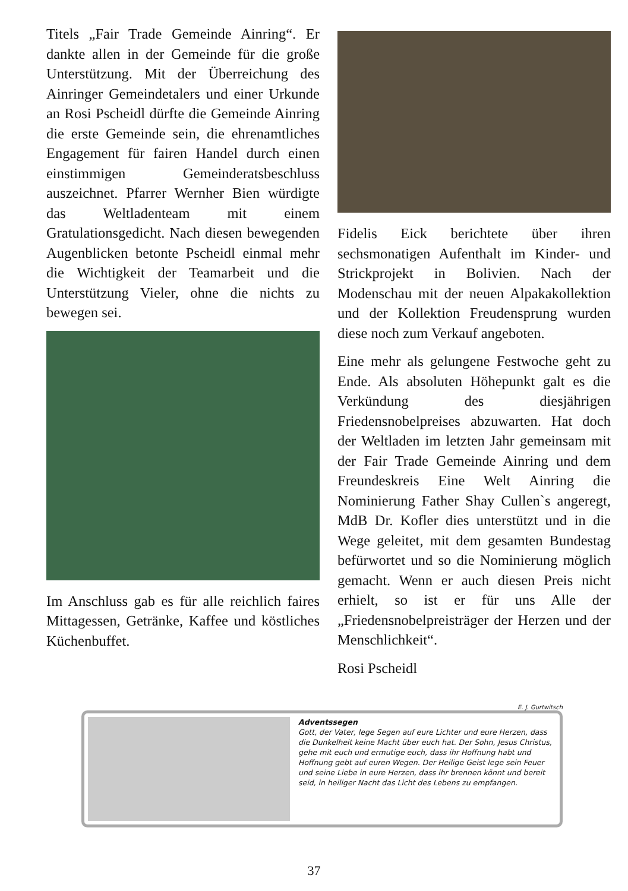Titels „Fair Trade Gemeinde Ainring“. Er dankte allen in der Gemeinde für die große Unterstützung. Mit der Überreichung des Ainringer Gemeindetalers und einer Urkunde an Rosi Pscheidl dürfte die Gemeinde Ainring die erste Gemeinde sein, die ehrenamtliches Engagement für fairen Handel durch einen einstimmigen Gemeinderatsbeschluss auszeichnet. Pfarrer Wernher Bien würdigte das Weltladenteam mit einem Gratulationsgedicht. Nach diesen bewegenden Augenblicken betonte Pscheidl einmal mehr die Wichtigkeit der Teamarbeit und die Unterstützung Vieler, ohne die nichts zu bewegen sei.
Im Anschluss gab es für alle reichlich faires Mittagessen, Getränke, Kaffee und köstliches Küchenbuffet.
Fidelis Eick berichtete über ihren sechsmonatigen Aufenthalt im Kinder- und Strickprojekt in Bolivien. Nach der Modenschau mit der neuen Alpakakollektion und der Kollektion Freudensprung wurden diese noch zum Verkauf angeboten.
Eine mehr als gelungene Festwoche geht zu Ende. Als absoluten Höhepunkt galt es die Verkündung des diesjährigen Friedensnobelpreises abzuwarten. Hat doch der Weltladen im letzten Jahr gemeinsam mit der Fair Trade Gemeinde Ainring und dem Freundeskreis Eine Welt Ainring die Nominierung Father Shay Cullen`s angeregt, MdB Dr. Kofler dies unterstützt und in die Wege geleitet, mit dem gesamten Bundestag befürwortet und so die Nominierung möglich gemacht. Wenn er auch diesen Preis nicht erhielt, so ist er für uns Alle der „Friedensnobelpreisträger der Herzen und der Menschlichkeit“.
Rosi Pscheidl
E. J. Gurtwitsch
Adventssegen
Gott, der Vater, lege Segen auf eure Lichter und eure Herzen, dass die Dunkelheit keine Macht über euch hat. Der Sohn, Jesus Christus, gehe mit euch und ermutige euch, dass ihr Hoffnung habt und Hoffnung gebt auf euren Wegen. Der Heilige Geist lege sein Feuer und seine Liebe in eure Herzen, dass ihr brennen könnt und bereit seid, in heiliger Nacht das Licht des Lebens zu empfangen.
37